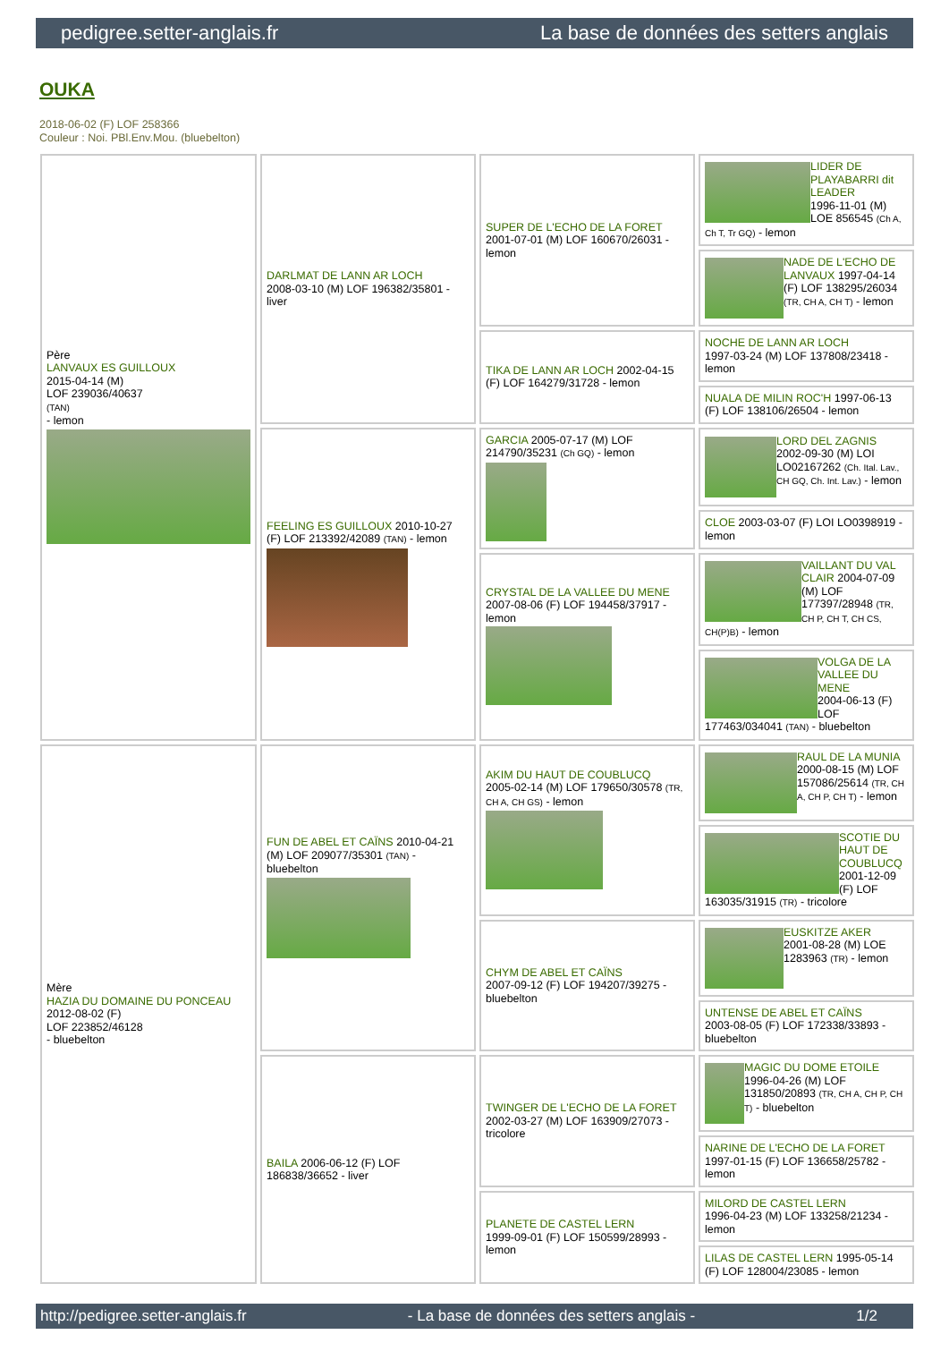pedigree.setter-anglais.fr La base de données des setters anglais
OUKA
2018-06-02 (F) LOF 258366
Couleur : Noi. PBl.Env.Mou. (bluebelton)
| Père LANVAUX ES GUILLOUX 2015-04-14 (M) LOF 239036/40637 (TAN) - lemon | DARLMAT DE LANN AR LOCH 2008-03-10 (M) LOF 196382/35801 - liver | SUPER DE L'ECHO DE LA FORET 2001-07-01 (M) LOF 160670/26031 - lemon | LIDER DE PLAYABARRI dit LEADER 1996-11-01 (M) LOE 856545 (Ch A, Ch T, Tr GQ) - lemon |
| | | | NADE DE L'ECHO DE LANVAUX 1997-04-14 (F) LOF 138295/26034 (TR, CH A, CH T) - lemon |
| | | TIKA DE LANN AR LOCH 2002-04-15 (F) LOF 164279/31728 - lemon | NOCHE DE LANN AR LOCH 1997-03-24 (M) LOF 137808/23418 - lemon |
| | | | NUALA DE MILIN ROC'H 1997-06-13 (F) LOF 138106/26504 - lemon |
| | FEELING ES GUILLOUX 2010-10-27 (F) LOF 213392/42089 (TAN) - lemon | GARCIA 2005-07-17 (M) LOF 214790/35231 (Ch GQ) - lemon | LORD DEL ZAGNIS 2002-09-30 (M) LOI LO02167262 (Ch. Ital. Lav., CH GQ, Ch. Int. Lav.) - lemon |
| | | | CLOE 2003-03-07 (F) LOI LO0398919 - lemon |
| | | CRYSTAL DE LA VALLEE DU MENE 2007-08-06 (F) LOF 194458/37917 - lemon | VAILLANT DU VAL CLAIR 2004-07-09 (M) LOF 177397/28948 (TR, CH P, CH T, CH CS, CH(P)B) - lemon |
| | | | VOLGA DE LA VALLEE DU MENE 2004-06-13 (F) LOF 177463/034041 (TAN) - bluebelton |
| Mère HAZIA DU DOMAINE DU PONCEAU 2012-08-02 (F) LOF 223852/46128 - bluebelton | FUN DE ABEL ET CAÏNS 2010-04-21 (M) LOF 209077/35301 (TAN) - bluebelton | AKIM DU HAUT DE COUBLUCQ 2005-02-14 (M) LOF 179650/30578 (TR, CH A, CH GS) - lemon | RAUL DE LA MUNIA 2000-08-15 (M) LOF 157086/25614 (TR, CH A, CH P, CH T) - lemon |
| | | | SCOTIE DU HAUT DE COUBLUCQ 2001-12-09 (F) LOF 163035/31915 (TR) - tricolore |
| | | CHYM DE ABEL ET CAÏNS 2007-09-12 (F) LOF 194207/39275 - bluebelton | EUSKITZE AKER 2001-08-28 (M) LOE 1283963 (TR) - lemon |
| | | | UNTENSE DE ABEL ET CAÏNS 2003-08-05 (F) LOF 172338/33893 - bluebelton |
| | BAILA 2006-06-12 (F) LOF 186838/36652 - liver | TWINGER DE L'ECHO DE LA FORET 2002-03-27 (M) LOF 163909/27073 - tricolore | MAGIC DU DOME ETOILE 1996-04-26 (M) LOF 131850/20893 (TR, CH A, CH P, CH T) - bluebelton |
| | | | NARINE DE L'ECHO DE LA FORET 1997-01-15 (F) LOF 136658/25782 - lemon |
| | | PLANETE DE CASTEL LERN 1999-09-01 (F) LOF 150599/28993 - lemon | MILORD DE CASTEL LERN 1996-04-23 (M) LOF 133258/21234 - lemon |
| | | | LILAS DE CASTEL LERN 1995-05-14 (F) LOF 128004/23085 - lemon |
http://pedigree.setter-anglais.fr - La base de données des setters anglais - 1/2